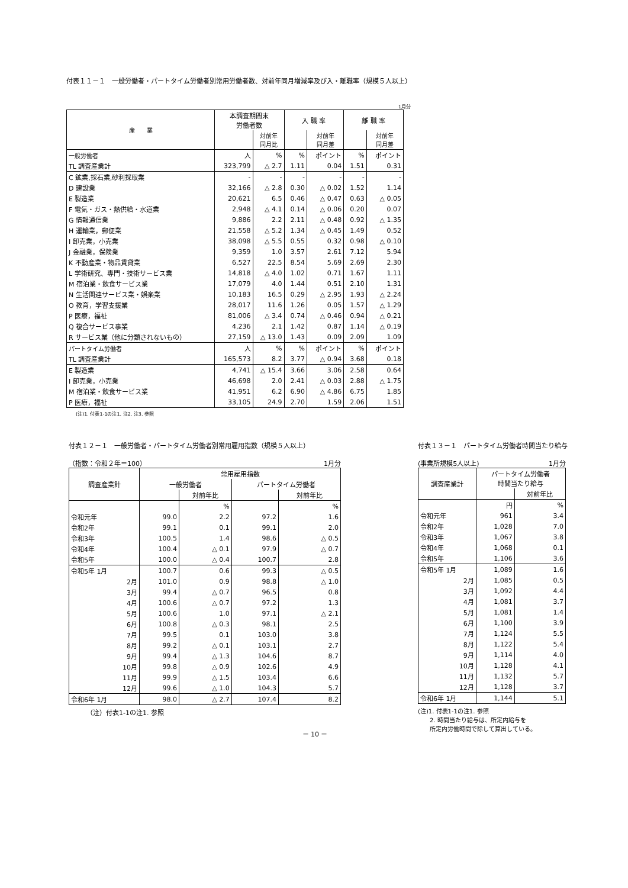付表１１－１　一般労働者・パートタイム労働者別常用労働者数、対前年同月増減率及び入・離職率（規模５人以上）
1月分
| 産 業 | 本調査期間末 労働者数 | | 入 職 率 | | 離 職 率 | |
| --- | --- | --- | --- | --- | --- | --- |
| | | 対前年 同月比 | | 対前年 同月差 | | 対前年 同月差 |
| 一般労働者 | 人 | % | % | ポイント | % | ポイント |
| TL 調査産業計 | 323,799 | △ 2.7 | 1.11 | 0.04 | 1.51 | 0.31 |
| C 鉱業,採石業,砂利採取業 | - | - | - | - | - | - |
| D 建設業 | 32,166 | △ 2.8 | 0.30 | △ 0.02 | 1.52 | 1.14 |
| E 製造業 | 20,621 | 6.5 | 0.46 | △ 0.47 | 0.63 | △ 0.05 |
| F 電気・ガス・熱供給・水道業 | 2,948 | △ 4.1 | 0.14 | △ 0.06 | 0.20 | 0.07 |
| G 情報通信業 | 9,886 | 2.2 | 2.11 | △ 0.48 | 0.92 | △ 1.35 |
| H 運輸業，郵便業 | 21,558 | △ 5.2 | 1.34 | △ 0.45 | 1.49 | 0.52 |
| I 卸売業，小売業 | 38,098 | △ 5.5 | 0.55 | 0.32 | 0.98 | △ 0.10 |
| J 金融業，保険業 | 9,359 | 1.0 | 3.57 | 2.61 | 7.12 | 5.94 |
| K 不動産業・物品賃貸業 | 6,527 | 22.5 | 8.54 | 5.69 | 2.69 | 2.30 |
| L 学術研究、専門・技術サービス業 | 14,818 | △ 4.0 | 1.02 | 0.71 | 1.67 | 1.11 |
| M 宿泊業・飲食サービス業 | 17,079 | 4.0 | 1.44 | 0.51 | 2.10 | 1.31 |
| N 生活関連サービス業・娯楽業 | 10,183 | 16.5 | 0.29 | △ 2.95 | 1.93 | △ 2.24 |
| O 教育，学習支援業 | 28,017 | 11.6 | 1.26 | 0.05 | 1.57 | △ 1.29 |
| P 医療，福祉 | 81,006 | △ 3.4 | 0.74 | △ 0.46 | 0.94 | △ 0.21 |
| Q 複合サービス事業 | 4,236 | 2.1 | 1.42 | 0.87 | 1.14 | △ 0.19 |
| R サービス業（他に分類されないもの） | 27,159 | △ 13.0 | 1.43 | 0.09 | 2.09 | 1.09 |
| パートタイム労働者 | 人 | % | % | ポイント | % | ポイント |
| TL 調査産業計 | 165,573 | 8.2 | 3.77 | △ 0.94 | 3.68 | 0.18 |
| E 製造業 | 4,741 | △ 15.4 | 3.66 | 3.06 | 2.58 | 0.64 |
| I 卸売業，小売業 | 46,698 | 2.0 | 2.41 | △ 0.03 | 2.88 | △ 1.75 |
| M 宿泊業・飲食サービス業 | 41,951 | 6.2 | 6.90 | △ 4.86 | 6.75 | 1.85 |
| P 医療，福祉 | 33,105 | 24.9 | 2.70 | 1.59 | 2.06 | 1.51 |
(注)1. 付表1-1の注1. 注2. 注3. 参照
付表１２－１　一般労働者・パートタイム労働者別常用雇用指数（規模５人以上）
（指数：令和２年＝100） 1月分
| 調査産業計 | 常用雇用指数 | | | |
| --- | --- | --- | --- | --- |
| | 一般労働者 | | パートタイム労働者 | |
| | | 対前年比 | | 対前年比 |
| | | % | | % |
| 令和元年 | 99.0 | 2.2 | 97.2 | 1.6 |
| 令和2年 | 99.1 | 0.1 | 99.1 | 2.0 |
| 令和3年 | 100.5 | 1.4 | 98.6 | △ 0.5 |
| 令和4年 | 100.4 | △ 0.1 | 97.9 | △ 0.7 |
| 令和5年 | 100.0 | △ 0.4 | 100.7 | 2.8 |
| 令和5年 1月 | 100.7 | 0.6 | 99.3 | △ 0.5 |
| 2月 | 101.0 | 0.9 | 98.8 | △ 1.0 |
| 3月 | 99.4 | △ 0.7 | 96.5 | 0.8 |
| 4月 | 100.6 | △ 0.7 | 97.2 | 1.3 |
| 5月 | 100.6 | 1.0 | 97.1 | △ 2.1 |
| 6月 | 100.8 | △ 0.3 | 98.1 | 2.5 |
| 7月 | 99.5 | 0.1 | 103.0 | 3.8 |
| 8月 | 99.2 | △ 0.1 | 103.1 | 2.7 |
| 9月 | 99.4 | △ 1.3 | 104.6 | 8.7 |
| 10月 | 99.8 | △ 0.9 | 102.6 | 4.9 |
| 11月 | 99.9 | △ 1.5 | 103.4 | 6.6 |
| 12月 | 99.6 | △ 1.0 | 104.3 | 5.7 |
| 令和6年 1月 | 98.0 | △ 2.7 | 107.4 | 8.2 |
（注）付表1-1の注1. 参照
付表１３－１　パートタイム労働者時間当たり給与
(事業所規模5人以上) 1月分
| 調査産業計 | パートタイム労働者 時間当たり給与 | |
| --- | --- | --- |
| | | 対前年比 |
| | 円 | % |
| 令和元年 | 961 | 3.4 |
| 令和2年 | 1,028 | 7.0 |
| 令和3年 | 1,067 | 3.8 |
| 令和4年 | 1,068 | 0.1 |
| 令和5年 | 1,106 | 3.6 |
| 令和5年 1月 | 1,089 | 1.6 |
| 2月 | 1,085 | 0.5 |
| 3月 | 1,092 | 4.4 |
| 4月 | 1,081 | 3.7 |
| 5月 | 1,081 | 1.4 |
| 6月 | 1,100 | 3.9 |
| 7月 | 1,124 | 5.5 |
| 8月 | 1,122 | 5.4 |
| 9月 | 1,114 | 4.0 |
| 10月 | 1,128 | 4.1 |
| 11月 | 1,132 | 5.7 |
| 12月 | 1,128 | 3.7 |
| 令和6年 1月 | 1,144 | 5.1 |
(注)1. 付表1-1の注1. 参照
　　2. 時間当たり給与は、所定内給与を
　　所定内労働時間で除して算出している。
－ 10 －